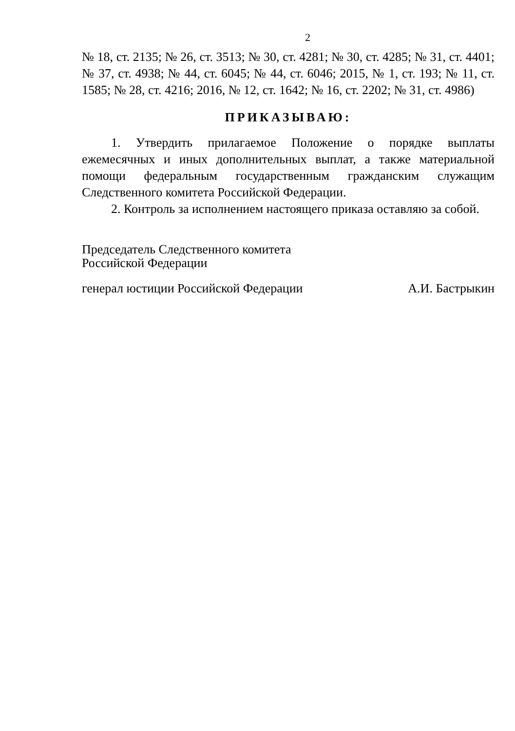2
№ 18, ст. 2135; № 26, ст. 3513; № 30, ст. 4281; № 30, ст. 4285; № 31, ст. 4401; № 37, ст. 4938; № 44, ст. 6045; № 44, ст. 6046; 2015, № 1, ст. 193; № 11, ст. 1585; № 28, ст. 4216; 2016, № 12, ст. 1642; № 16, ст. 2202; № 31, ст. 4986)
ПРИКАЗЫВАЮ:
1. Утвердить прилагаемое Положение о порядке выплаты ежемесячных и иных дополнительных выплат, а также материальной помощи федеральным государственным гражданским служащим Следственного комитета Российской Федерации.
2. Контроль за исполнением настоящего приказа оставляю за собой.
Председатель Следственного комитета
Российской Федерации
генерал юстиции Российской Федерации А.И. Бастрыкин